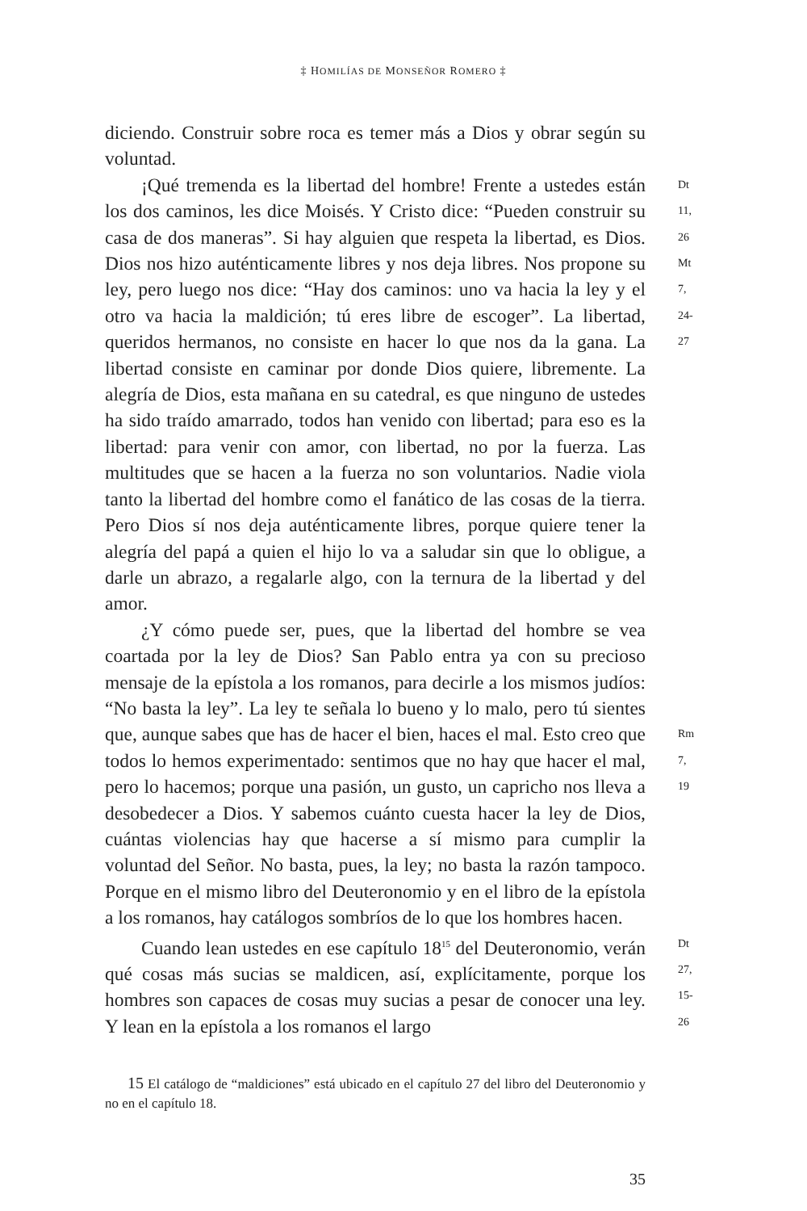‡ HOMILÍAS DE MONSEÑOR ROMERO ‡
diciendo. Construir sobre roca es temer más a Dios y obrar según su voluntad.
¡Qué tremenda es la libertad del hombre! Frente a ustedes están los dos caminos, les dice Moisés. Y Cristo dice: “Pueden construir su casa de dos maneras”. Si hay alguien que respeta la libertad, es Dios. Dios nos hizo auténticamente libres y nos deja libres. Nos propone su ley, pero luego nos dice: “Hay dos caminos: uno va hacia la ley y el otro va hacia la maldición; tú eres libre de escoger”. La libertad, queridos hermanos, no consiste en hacer lo que nos da la gana. La libertad consiste en caminar por donde Dios quiere, libremente. La alegría de Dios, esta mañana en su catedral, es que ninguno de ustedes ha sido traído amarrado, todos han venido con libertad; para eso es la libertad: para venir con amor, con libertad, no por la fuerza. Las multitudes que se hacen a la fuerza no son voluntarios. Nadie viola tanto la libertad del hombre como el fanático de las cosas de la tierra. Pero Dios sí nos deja auténticamente libres, porque quiere tener la alegría del papá a quien el hijo lo va a saludar sin que lo obligue, a darle un abrazo, a regalarle algo, con la ternura de la libertad y del amor.
Dt 11, 26
Mt 7, 24-27
¿Y cómo puede ser, pues, que la libertad del hombre se vea coartada por la ley de Dios? San Pablo entra ya con su precioso mensaje de la epístola a los romanos, para decirle a los mismos judíos: “No basta la ley”. La ley te señala lo bueno y lo malo, pero tú sientes que, aunque sabes que has de hacer el bien, haces el mal. Esto creo que todos lo hemos experimentado: sentimos que no hay que hacer el mal, pero lo hacemos; porque una pasión, un gusto, un capricho nos lleva a desobedecer a Dios. Y sabemos cuánto cuesta hacer la ley de Dios, cuántas violencias hay que hacerse a sí mismo para cumplir la voluntad del Señor. No basta, pues, la ley; no basta la razón tampoco. Porque en el mismo libro del Deuteronomio y en el libro de la epístola a los romanos, hay catálogos sombríos de lo que los hombres hacen.
Rm 7, 19
Cuando lean ustedes en ese capítulo 18<sup>15</sup> del Deuteronomio, verán qué cosas más sucias se maldicen, así, explícitamente, porque los hombres son capaces de cosas muy sucias a pesar de conocer una ley. Y lean en la epístola a los romanos el largo
Dt 27, 15-26
15 El catálogo de “maldiciones” está ubicado en el capítulo 27 del libro del Deuteronomio y no en el capítulo 18.
35